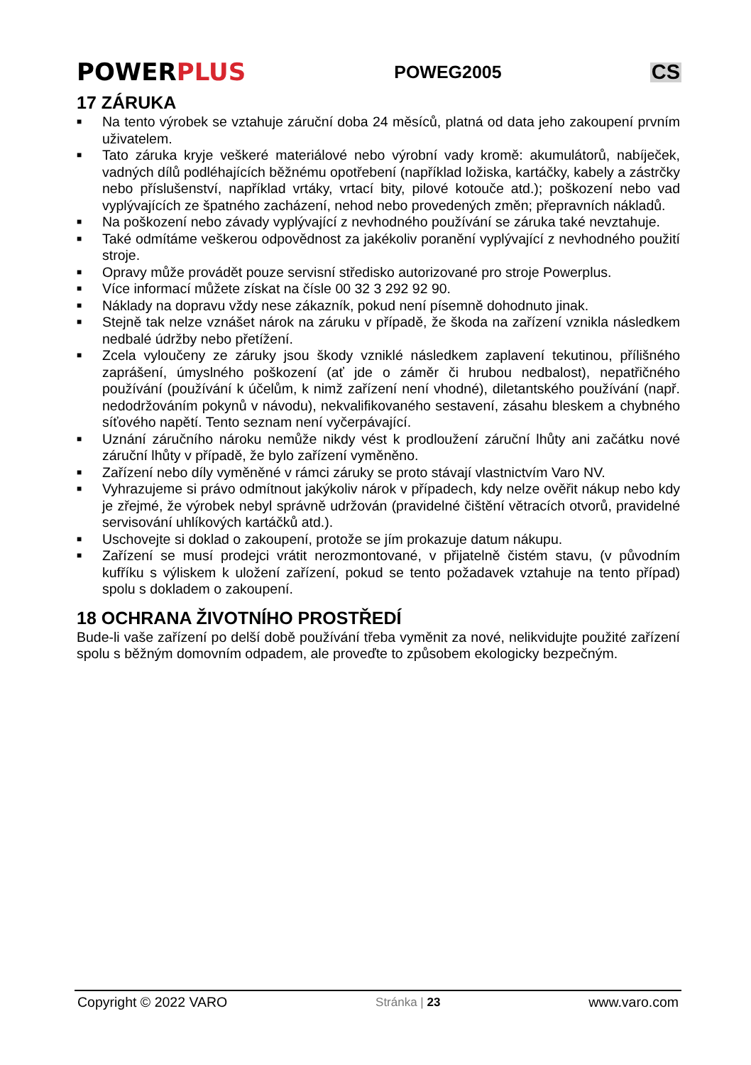POWERPLUS
POWEG2005
CS
17 ZÁRUKA
■ Na tento výrobek se vztahuje záruční doba 24 měsíců, platná od data jeho zakoupení prvním uživatelem.
■ Tato záruka kryje veškeré materiálové nebo výrobní vady kromě: akumulátorů, nabíječek, vadných dílů podléhajících běžnému opotřebení (například ložiska, kartáčky, kabely a zástrčky nebo příslušenství, například vrtáky, vrtací bity, pilové kotouče atd.); poškození nebo vad vyplývajících ze špatného zacházení, nehod nebo provedených změn; přepravních nákladů.
■ Na poškození nebo závady vyplývající z nevhodného používání se záruka také nevztahuje.
■ Také odmítáme veškerou odpovědnost za jakékoliv poranění vyplývající z nevhodného použití stroje.
■ Opravy může provádět pouze servisní středisko autorizované pro stroje Powerplus.
■ Více informací můžete získat na čísle 00 32 3 292 92 90.
■ Náklady na dopravu vždy nese zákazník, pokud není písemně dohodnuto jinak.
■ Stejně tak nelze vznášet nárok na záruku v případě, že škoda na zařízení vznikla následkem nedbalé údržby nebo přetížení.
■ Zcela vyloučeny ze záruky jsou škody vzniklé následkem zaplavení tekutinou, přílišného zaprášení, úmyslného poškození (ať jde o záměr či hrubou nedbalost), nepatřičného používání (používání k účelům, k nimž zařízení není vhodné), diletantského používání (např. nedodržováním pokynů v návodu), nekvalifikovaného sestavení, zásahu bleskem a chybného síťového napětí. Tento seznam není vyčerpávající.
■ Uznání záručního nároku nemůže nikdy vést k prodloužení záruční lhůty ani začátku nové záruční lhůty v případě, že bylo zařízení vyměněno.
■ Zařízení nebo díly vyměněné v rámci záruky se proto stávají vlastnictvím Varo NV.
■ Vyhrazujeme si právo odmítnout jakýkoliv nárok v případech, kdy nelze ověřit nákup nebo kdy je zřejmé, že výrobek nebyl správně udržován (pravidelné čištění větracích otvorů, pravidelné servisování uhlíkových kartáčků atd.).
■ Uschovejte si doklad o zakoupení, protože se jím prokazuje datum nákupu.
■ Zařízení se musí prodejci vrátit nerozmontované, v přijatelně čistém stavu, (v původním kufříku s výliskem k uložení zařízení, pokud se tento požadavek vztahuje na tento případ) spolu s dokladem o zakoupení.
18 OCHRANA ŽIVOTNÍHO PROSTŘEDÍ
Bude-li vaše zařízení po delší době používání třeba vyměnit za nové, nelikvidujte použité zařízení spolu s běžným domovním odpadem, ale proveďte to způsobem ekologicky bezpečným.
Copyright © 2022 VARO Stránka | 23 www.varo.com